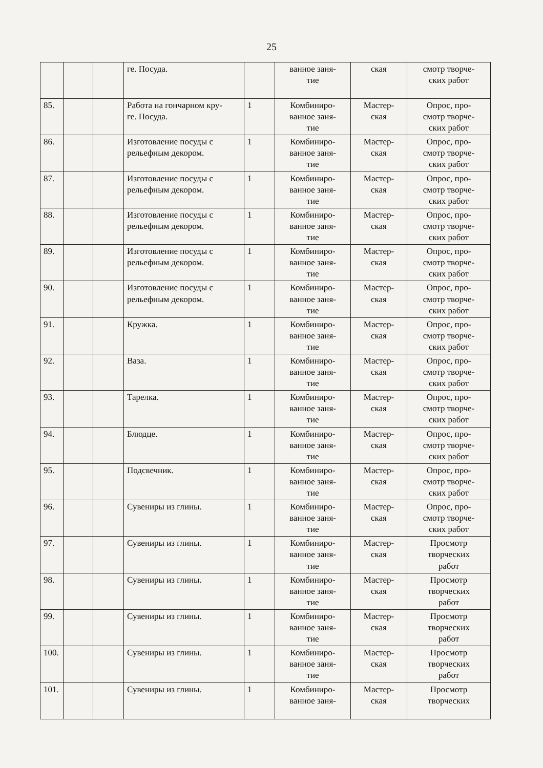25
| | | | ге. Посуда. | | ванное заня- тие | ская | смотр творче- ских работ |
| 85. | | | Работа на гончарном кру- ге. Посуда. | 1 | Комбиниро- ванное заня- тие | Мастер- ская | Опрос, про- смотр творче- ских работ |
| 86. | | | Изготовление посуды с рельефным декором. | 1 | Комбиниро- ванное заня- тие | Мастер- ская | Опрос, про- смотр творче- ских работ |
| 87. | | | Изготовление посуды с рельефным декором. | 1 | Комбиниро- ванное заня- тие | Мастер- ская | Опрос, про- смотр творче- ских работ |
| 88. | | | Изготовление посуды с рельефным декором. | 1 | Комбиниро- ванное заня- тие | Мастер- ская | Опрос, про- смотр творче- ских работ |
| 89. | | | Изготовление посуды с рельефным декором. | 1 | Комбиниро- ванное заня- тие | Мастер- ская | Опрос, про- смотр творче- ских работ |
| 90. | | | Изготовление посуды с рельефным декором. | 1 | Комбиниро- ванное заня- тие | Мастер- ская | Опрос, про- смотр творче- ских работ |
| 91. | | | Кружка. | 1 | Комбиниро- ванное заня- тие | Мастер- ская | Опрос, про- смотр творче- ских работ |
| 92. | | | Ваза. | 1 | Комбиниро- ванное заня- тие | Мастер- ская | Опрос, про- смотр творче- ских работ |
| 93. | | | Тарелка. | 1 | Комбиниро- ванное заня- тие | Мастер- ская | Опрос, про- смотр творче- ских работ |
| 94. | | | Блюдце. | 1 | Комбиниро- ванное заня- тие | Мастер- ская | Опрос, про- смотр творче- ских работ |
| 95. | | | Подсвечник. | 1 | Комбиниро- ванное заня- тие | Мастер- ская | Опрос, про- смотр творче- ских работ |
| 96. | | | Сувениры из глины. | 1 | Комбиниро- ванное заня- тие | Мастер- ская | Опрос, про- смотр творче- ских работ |
| 97. | | | Сувениры из глины. | 1 | Комбиниро- ванное заня- тие | Мастер- ская | Просмотр творческих работ |
| 98. | | | Сувениры из глины. | 1 | Комбиниро- ванное заня- тие | Мастер- ская | Просмотр творческих работ |
| 99. | | | Сувениры из глины. | 1 | Комбиниро- ванное заня- тие | Мастер- ская | Просмотр творческих работ |
| 100. | | | Сувениры из глины. | 1 | Комбиниро- ванное заня- тие | Мастер- ская | Просмотр творческих работ |
| 101. | | | Сувениры из глины. | 1 | Комбиниро- ванное заня- | Мастер- ская | Просмотр творческих |